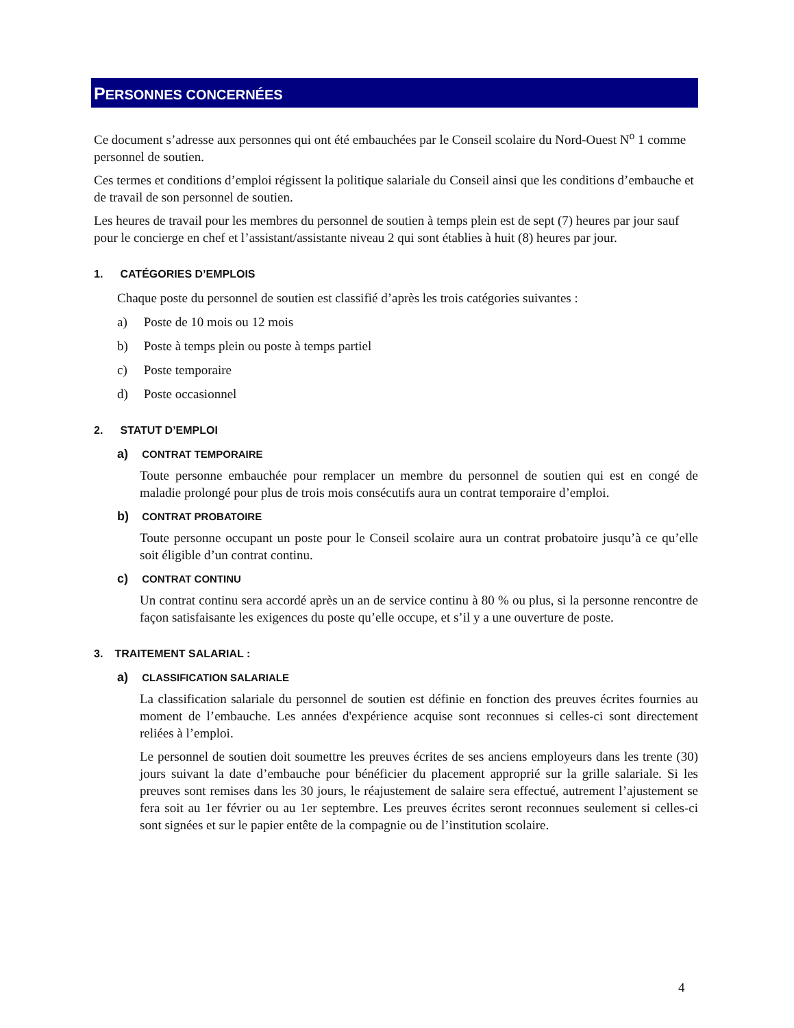PERSONNES CONCERNÉES
Ce document s’adresse aux personnes qui ont été embauchées par le Conseil scolaire du Nord-Ouest N<sup>o</sup> 1 comme personnel de soutien.
Ces termes et conditions d’emploi régissent la politique salariale du Conseil ainsi que les conditions d’embauche et de travail de son personnel de soutien.
Les heures de travail pour les membres du personnel de soutien à temps plein est de sept (7) heures par jour sauf pour le concierge en chef et l’assistant/assistante niveau 2 qui sont établies à huit (8) heures par jour.
1. CATÉGORIES D’EMPLOIS
Chaque poste du personnel de soutien est classifié d’après les trois catégories suivantes :
a) Poste de 10 mois ou 12 mois
b) Poste à temps plein ou poste à temps partiel
c) Poste temporaire
d) Poste occasionnel
2. STATUT D’EMPLOI
a) CONTRAT TEMPORAIRE
Toute personne embauchée pour remplacer un membre du personnel de soutien qui est en congé de maladie prolongé pour plus de trois mois consécutifs aura un contrat temporaire d’emploi.
b) CONTRAT PROBATOIRE
Toute personne occupant un poste pour le Conseil scolaire aura un contrat probatoire jusqu’à ce qu’elle soit éligible d’un contrat continu.
c) CONTRAT CONTINU
Un contrat continu sera accordé après un an de service continu à 80 % ou plus, si la personne rencontre de façon satisfaisante les exigences du poste qu’elle occupe, et s’il y a une ouverture de poste.
3. TRAITEMENT SALARIAL :
a) CLASSIFICATION SALARIALE
La classification salariale du personnel de soutien est définie en fonction des preuves écrites fournies au moment de l’embauche. Les années d'expérience acquise sont reconnues si celles-ci sont directement reliées à l’emploi.
Le personnel de soutien doit soumettre les preuves écrites de ses anciens employeurs dans les trente (30) jours suivant la date d’embauche pour bénéficier du placement approprié sur la grille salariale. Si les preuves sont remises dans les 30 jours, le réajustement de salaire sera effectué, autrement l’ajustement se fera soit au 1er février ou au 1er septembre. Les preuves écrites seront reconnues seulement si celles-ci sont signées et sur le papier entête de la compagnie ou de l’institution scolaire.
4